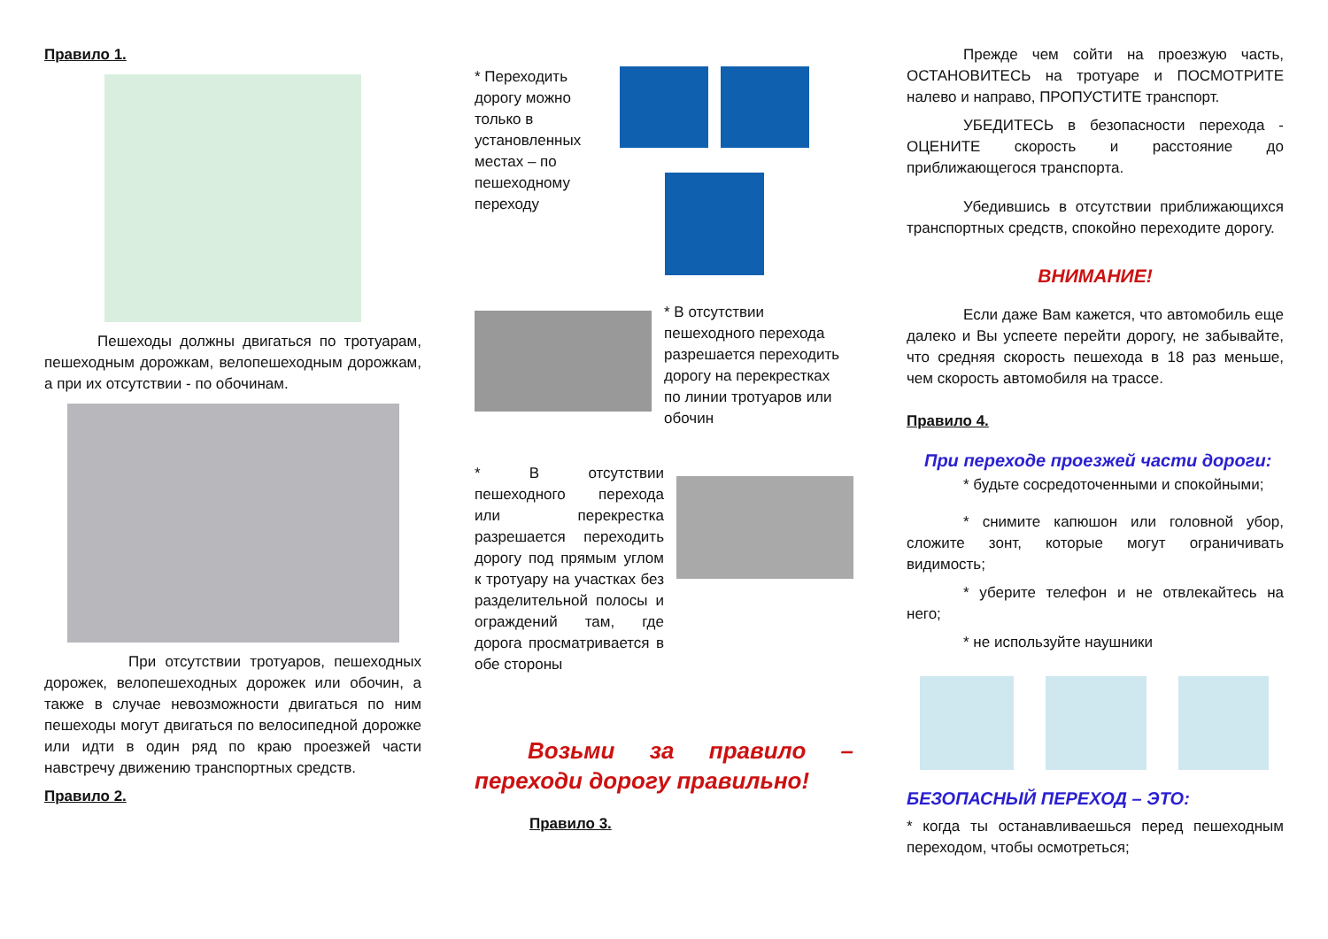Правило 1.
Пешеходы должны двигаться по тротуарам, пешеходным дорожкам, велопешеходным дорожкам, а при их отсутствии - по обочинам.
При отсутствии тротуаров, пешеходных дорожек, велопешеходных дорожек или обочин, а также в случае невозможности двигаться по ним пешеходы могут двигаться по велосипедной дорожке или идти в один ряд по краю проезжей части навстречу движению транспортных средств.
Правило 2.
* Переходить дорогу можно только в установленных местах – по пешеходному переходу
* В отсутствии пешеходного перехода разрешается переходить дорогу на перекрестках по линии тротуаров или обочин
* В отсутствии пешеходного перехода или перекрестка разрешается переходить дорогу под прямым углом к тротуару на участках без разделительной полосы и ограждений там, где дорога просматривается в обе стороны
Возьми за правило – переходи дорогу правильно!
Правило 3.
Прежде чем сойти на проезжую часть, ОСТАНОВИТЕСЬ на тротуаре и ПОСМОТРИТЕ налево и направо, ПРОПУСТИТЕ транспорт.
УБЕДИТЕСЬ в безопасности перехода - ОЦЕНИТЕ скорость и расстояние до приближающегося транспорта.
Убедившись в отсутствии приближающихся транспортных средств, спокойно переходите дорогу.
ВНИМАНИЕ!
Если даже Вам кажется, что автомобиль еще далеко и Вы успеете перейти дорогу, не забывайте, что средняя скорость пешехода в 18 раз меньше, чем скорость автомобиля на трассе.
Правило 4.
При переходе проезжей части дороги:
* будьте сосредоточенными и спокойными;
* снимите капюшон или головной убор, сложите зонт, которые могут ограничивать видимость;
* уберите телефон и не отвлекайтесь на него;
* не используйте наушники
БЕЗОПАСНЫЙ ПЕРЕХОД – ЭТО:
* когда ты останавливаешься перед пешеходным переходом, чтобы осмотреться;